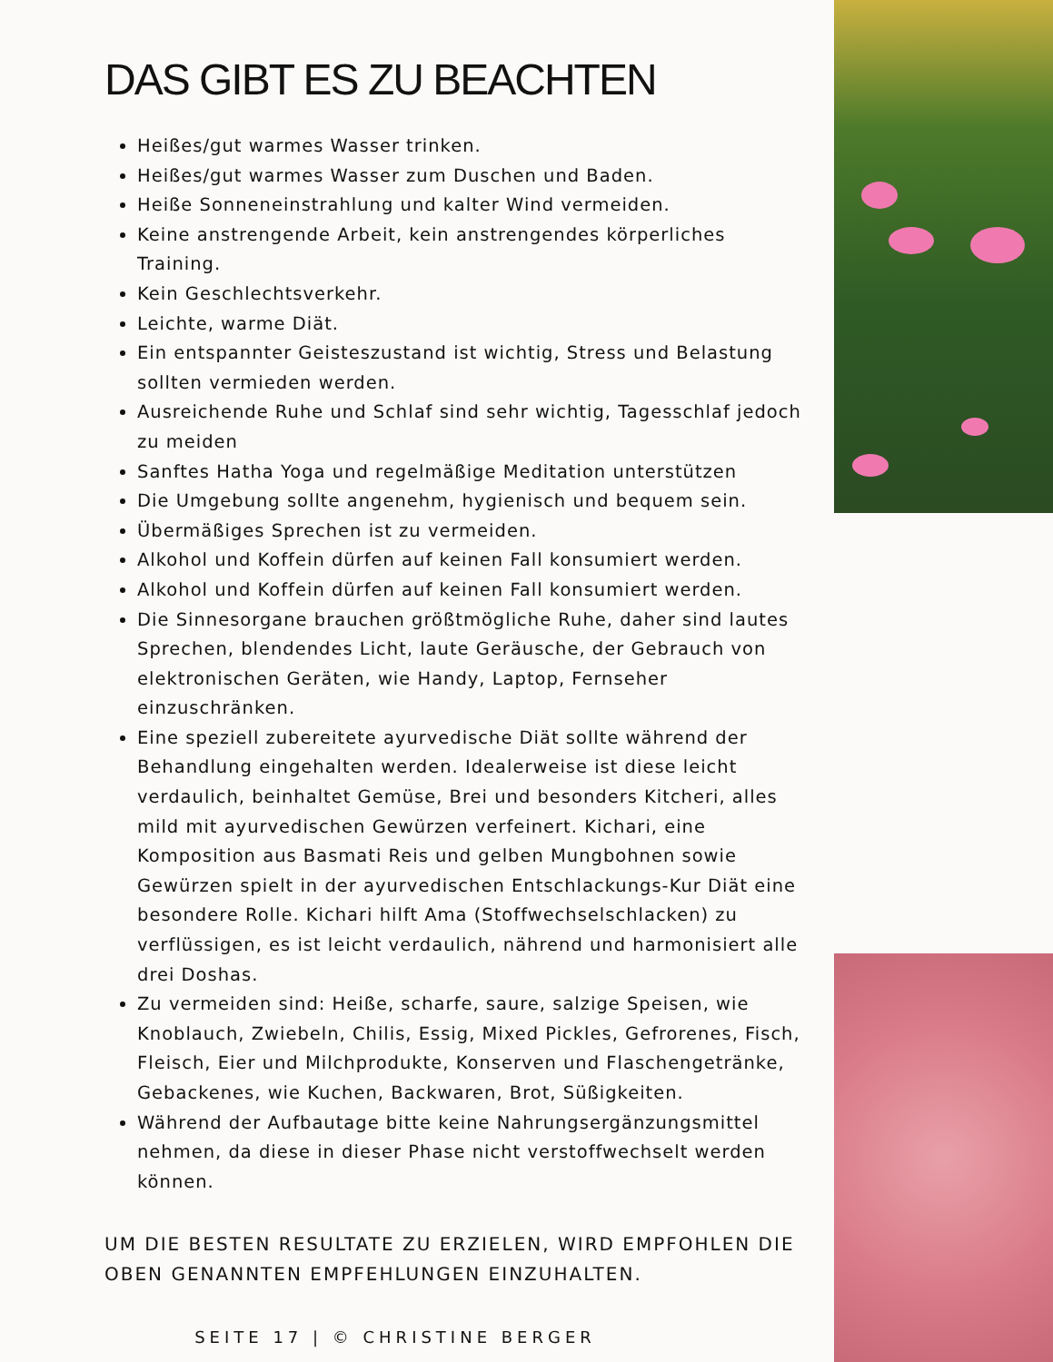DAS GIBT ES ZU BEACHTEN
Heißes/gut warmes Wasser trinken.
Heißes/gut warmes Wasser zum Duschen und Baden.
Heiße Sonneneinstrahlung und kalter Wind vermeiden.
Keine anstrengende Arbeit, kein anstrengendes körperliches Training.
Kein Geschlechtsverkehr.
Leichte, warme Diät.
Ein entspannter Geisteszustand ist wichtig, Stress und Belastung sollten vermieden werden.
Ausreichende Ruhe und Schlaf sind sehr wichtig, Tagesschlaf jedoch zu meiden
Sanftes Hatha Yoga und regelmäßige Meditation unterstützen
Die Umgebung sollte angenehm, hygienisch und bequem sein.
Übermäßiges Sprechen ist zu vermeiden.
Alkohol und Koffein dürfen auf keinen Fall konsumiert werden.
Alkohol und Koffein dürfen auf keinen Fall konsumiert werden.
Die Sinnesorgane brauchen größtmögliche Ruhe, daher sind lautes Sprechen, blendendes Licht, laute Geräusche, der Gebrauch von elektronischen Geräten, wie Handy, Laptop, Fernseher einzuschränken.
Eine speziell zubereitete ayurvedische Diät sollte während der Behandlung eingehalten werden. Idealerweise ist diese leicht verdaulich, beinhaltet Gemüse, Brei und besonders Kitcheri, alles mild mit ayurvedischen Gewürzen verfeinert. Kichari, eine Komposition aus Basmati Reis und gelben Mungbohnen sowie Gewürzen spielt in der ayurvedischen Entschlackungs-Kur Diät eine besondere Rolle. Kichari hilft Ama (Stoffwechselschlacken) zu verflüssigen, es ist leicht verdaulich, nährend und harmonisiert alle drei Doshas.
Zu vermeiden sind: Heiße, scharfe, saure, salzige Speisen, wie Knoblauch, Zwiebeln, Chilis, Essig, Mixed Pickles, Gefrorenes, Fisch, Fleisch, Eier und Milchprodukte, Konserven und Flaschengetränke, Gebackenes, wie Kuchen, Backwaren, Brot, Süßigkeiten.
Während der Aufbautage bitte keine Nahrungsergänzungsmittel nehmen, da diese in dieser Phase nicht verstoffwechselt werden können.
UM DIE BESTEN RESULTATE ZU ERZIELEN, WIRD EMPFOHLEN DIE OBEN GENANNTEN EMPFEHLUNGEN EINZUHALTEN.
SEITE 17 | © CHRISTINE BERGER